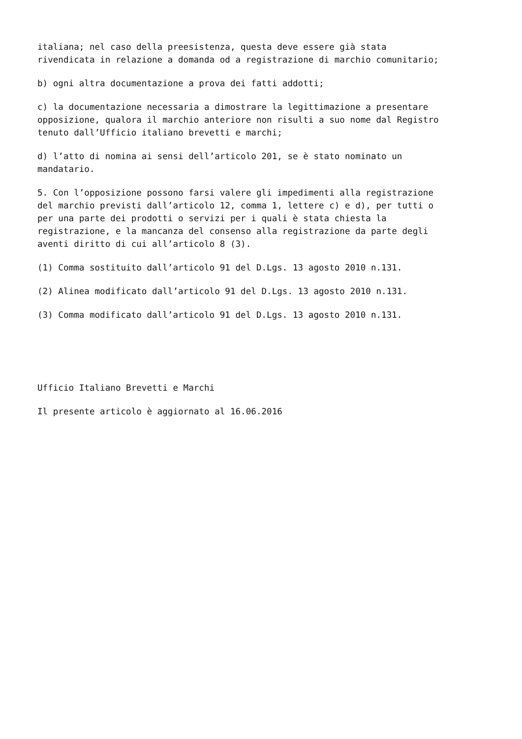italiana; nel caso della preesistenza, questa deve essere già stata rivendicata in relazione a domanda od a registrazione di marchio comunitario;
b) ogni altra documentazione a prova dei fatti addotti;
c) la documentazione necessaria a dimostrare la legittimazione a presentare opposizione, qualora il marchio anteriore non risulti a suo nome dal Registro tenuto dall’Ufficio italiano brevetti e marchi;
d) l’atto di nomina ai sensi dell’articolo 201, se è stato nominato un mandatario.
5. Con l’opposizione possono farsi valere gli impedimenti alla registrazione del marchio previsti dall’articolo 12, comma 1, lettere c) e d), per tutti o per una parte dei prodotti o servizi per i quali è stata chiesta la registrazione, e la mancanza del consenso alla registrazione da parte degli aventi diritto di cui all’articolo 8 (3).
(1) Comma sostituito dall’articolo 91 del D.Lgs. 13 agosto 2010 n.131.
(2) Alinea modificato dall’articolo 91 del D.Lgs. 13 agosto 2010 n.131.
(3) Comma modificato dall’articolo 91 del D.Lgs. 13 agosto 2010 n.131.
Ufficio Italiano Brevetti e Marchi
Il presente articolo è aggiornato al 16.06.2016